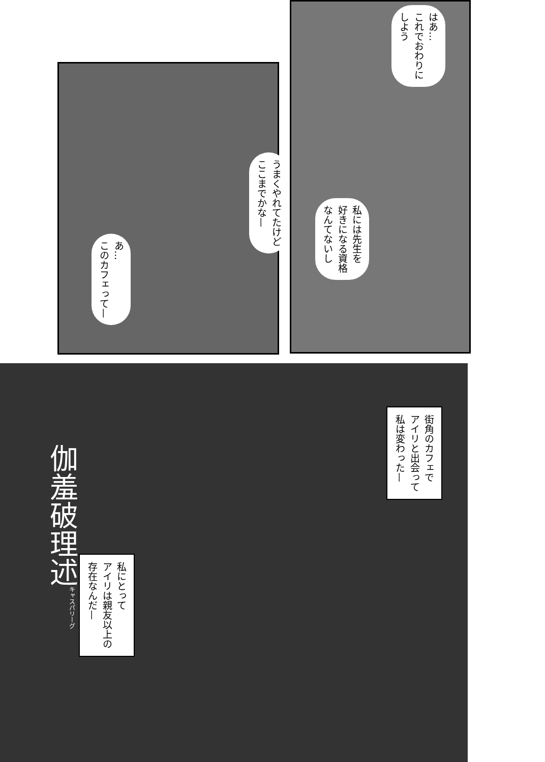はあ…
これでおわりに
しよう
うまくやれてたけど
ここまでかな—
私には先生を
好きになる資格
なんてないし
あ…
このカフェって—
街角のカフェで
アイリと出会って
私は変わった—
伽羞破理述<sup>キャスパリーグ</sup>
私にとって
アイリは親友以上の
存在なんだ—